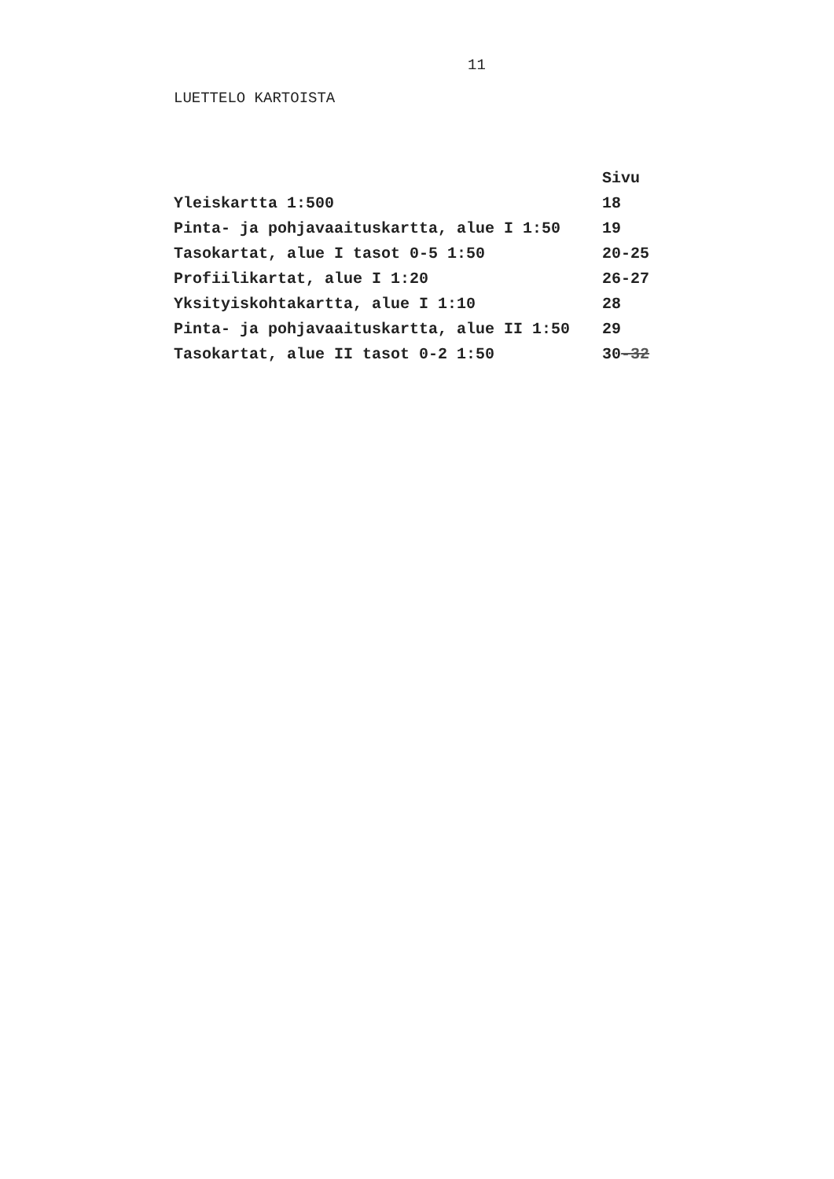11
LUETTELO KARTOISTA
| | Sivu |
| --- | --- |
| Yleiskartta 1:500 | 18 |
| Pinta- ja pohjavaaituskartta, alue I 1:50 | 19 |
| Tasokartat, alue I tasot 0-5 1:50 | 20-25 |
| Profiilikartat, alue I 1:20 | 26-27 |
| Yksityiskohtakartta, alue I 1:10 | 28 |
| Pinta- ja pohjavaaituskartta, alue II 1:50 | 29 |
| Tasokartat, alue II tasot 0-2 1:50 | 30 -32 |